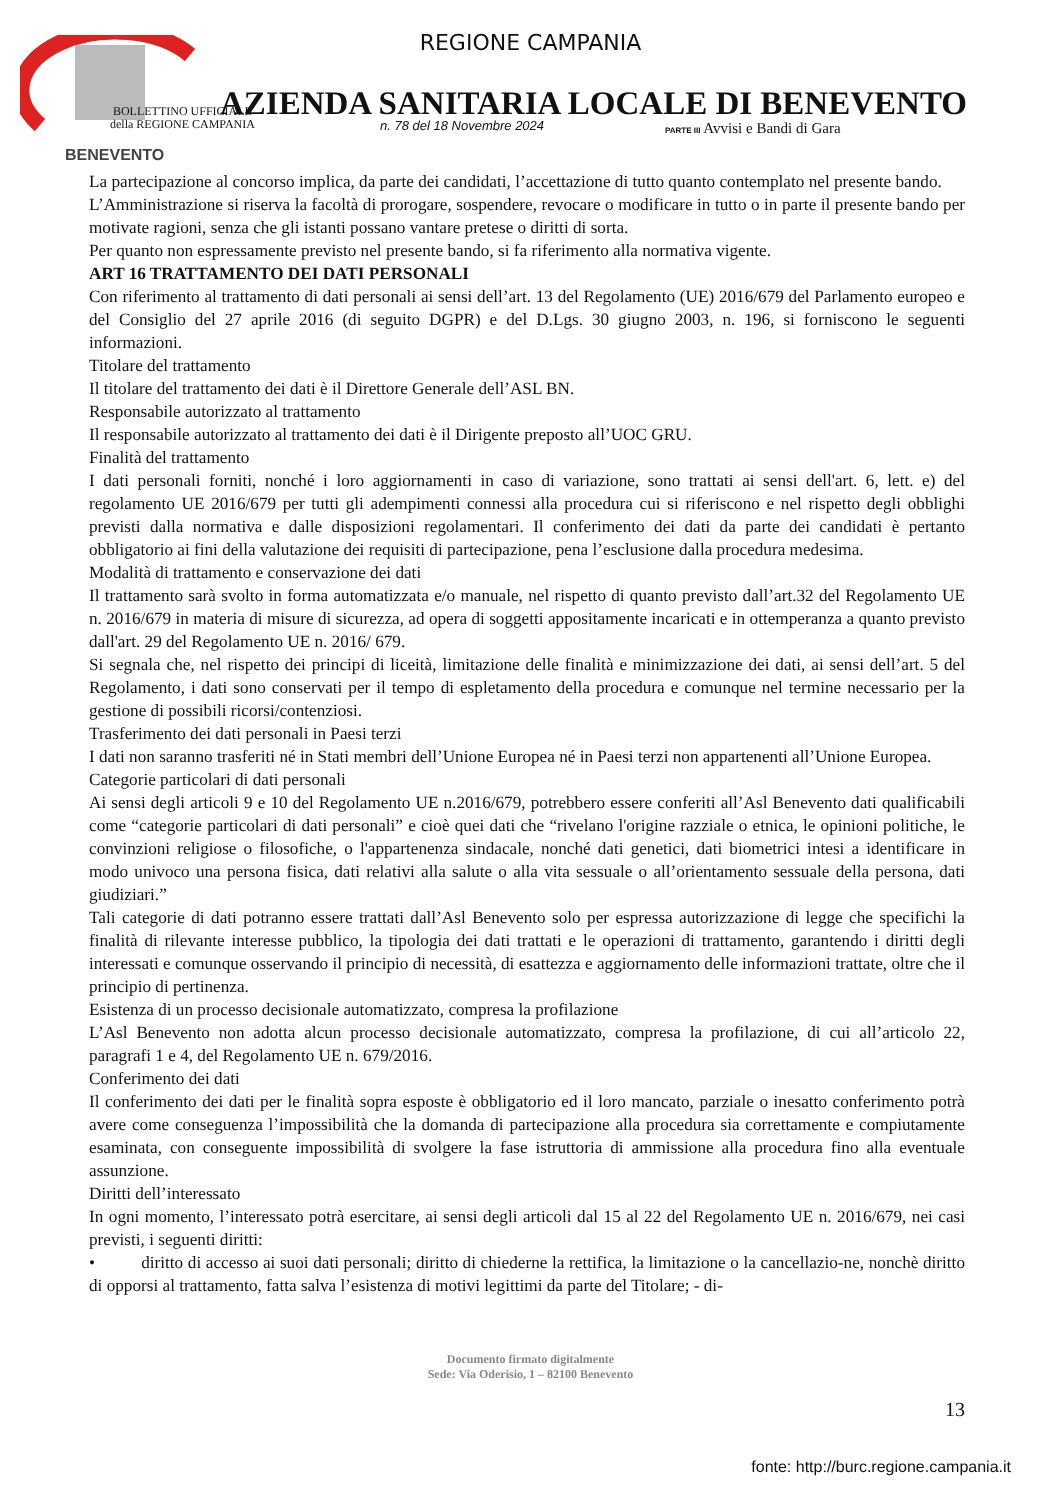BENEVENTO
REGIONE CAMPANIA
AZIENDA SANITARIA LOCALE DI BENEVENTO
BOLLETTINO UFFICIALE
della REGIONE CAMPANIA
n. 78 del 18 Novembre 2024
PARTE III Avvisi e Bandi di Gara
La partecipazione al concorso implica, da parte dei candidati, l’accettazione di tutto quanto contemplato nel presente bando.
L’Amministrazione si riserva la facoltà di prorogare, sospendere, revocare o modificare in tutto o in parte il presente bando per motivate ragioni, senza che gli istanti possano vantare pretese o diritti di sorta.
Per quanto non espressamente previsto nel presente bando, si fa riferimento alla normativa vigente.
ART 16 TRATTAMENTO DEI DATI PERSONALI
Con riferimento al trattamento di dati personali ai sensi dell’art. 13 del Regolamento (UE) 2016/679 del Parlamento europeo e del Consiglio del 27 aprile 2016 (di seguito DGPR) e del D.Lgs. 30 giugno 2003, n. 196, si forniscono le seguenti informazioni.
Titolare del trattamento
Il titolare del trattamento dei dati è il Direttore Generale dell’ASL BN.
Responsabile autorizzato al trattamento
Il responsabile autorizzato al trattamento dei dati è il Dirigente preposto all’UOC GRU.
Finalità del trattamento
I dati personali forniti, nonché i loro aggiornamenti in caso di variazione, sono trattati ai sensi dell'art. 6, lett. e) del regolamento UE 2016/679 per tutti gli adempimenti connessi alla procedura cui si riferiscono e nel rispetto degli obblighi previsti dalla normativa e dalle disposizioni regolamentari. Il conferimento dei dati da parte dei candidati è pertanto obbligatorio ai fini della valutazione dei requisiti di partecipazione, pena l’esclusione dalla procedura medesima.
Modalità di trattamento e conservazione dei dati
Il trattamento sarà svolto in forma automatizzata e/o manuale, nel rispetto di quanto previsto dall’art.32 del Regolamento UE n. 2016/679 in materia di misure di sicurezza, ad opera di soggetti appositamente incaricati e in ottemperanza a quanto previsto dall'art. 29 del Regolamento UE n. 2016/ 679.
Si segnala che, nel rispetto dei principi di liceità, limitazione delle finalità e minimizzazione dei dati, ai sensi dell’art. 5 del Regolamento, i dati sono conservati per il tempo di espletamento della procedura e comunque nel termine necessario per la gestione di possibili ricorsi/contenziosi.
Trasferimento dei dati personali in Paesi terzi
I dati non saranno trasferiti né in Stati membri dell’Unione Europea né in Paesi terzi non appartenenti all’Unione Europea.
Categorie particolari di dati personali
Ai sensi degli articoli 9 e 10 del Regolamento UE n.2016/679, potrebbero essere conferiti all’Asl Benevento dati qualificabili come “categorie particolari di dati personali” e cioè quei dati che “rivelano l'origine razziale o etnica, le opinioni politiche, le convinzioni religiose o filosofiche, o l'appartenenza sindacale, nonché dati genetici, dati biometrici intesi a identificare in modo univoco una persona fisica, dati relativi alla salute o alla vita sessuale o all’orientamento sessuale della persona, dati giudiziari.”
Tali categorie di dati potranno essere trattati dall’Asl Benevento solo per espressa autorizzazione di legge che specifichi la finalità di rilevante interesse pubblico, la tipologia dei dati trattati e le operazioni di trattamento, garantendo i diritti degli interessati e comunque osservando il principio di necessità, di esattezza e aggiornamento delle informazioni trattate, oltre che il principio di pertinenza.
Esistenza di un processo decisionale automatizzato, compresa la profilazione
L’Asl Benevento non adotta alcun processo decisionale automatizzato, compresa la profilazione, di cui all’articolo 22, paragrafi 1 e 4, del Regolamento UE n. 679/2016.
Conferimento dei dati
Il conferimento dei dati per le finalità sopra esposte è obbligatorio ed il loro mancato, parziale o inesatto conferimento potrà avere come conseguenza l’impossibilità che la domanda di partecipazione alla procedura sia correttamente e compiutamente esaminata, con conseguente impossibilità di svolgere la fase istruttoria di ammissione alla procedura fino alla eventuale assunzione.
Diritti dell’interessato
In ogni momento, l’interessato potrà esercitare, ai sensi degli articoli dal 15 al 22 del Regolamento UE n. 2016/679, nei casi previsti, i seguenti diritti:
• diritto di accesso ai suoi dati personali; diritto di chiederne la rettifica, la limitazione o la cancellazio-ne, nonchè diritto di opporsi al trattamento, fatta salva l’esistenza di motivi legittimi da parte del Titolare; - di-
Documento firmato digitalmente
Sede: Via Oderisio, 1 – 82100 Benevento
13
fonte: http://burc.regione.campania.it